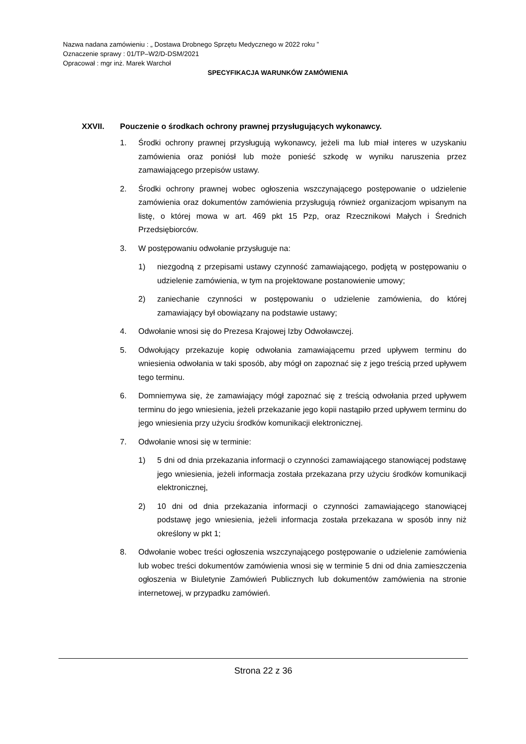Nazwa nadana zamówieniu : „ Dostawa Drobnego Sprzętu Medycznego w 2022 roku ”
Oznaczenie sprawy : 01/TP–W2/D-DSM/2021
Opracował : mgr inż. Marek Warchoł
SPECYFIKACJA WARUNKÓW ZAMÓWIENIA
XXVII. Pouczenie o środkach ochrony prawnej przysługujących wykonawcy.
1. Środki ochrony prawnej przysługują wykonawcy, jeżeli ma lub miał interes w uzyskaniu zamówienia oraz poniósł lub może ponieść szkodę w wyniku naruszenia przez zamawiającego przepisów ustawy.
2. Środki ochrony prawnej wobec ogłoszenia wszczynającego postępowanie o udzielenie zamówienia oraz dokumentów zamówienia przysługują również organizacjom wpisanym na listę, o której mowa w art. 469 pkt 15 Pzp, oraz Rzecznikowi Małych i Średnich Przedsiębiorców.
3. W postępowaniu odwołanie przysługuje na:
1) niezgodną z przepisami ustawy czynność zamawiającego, podjętą w postępowaniu o udzielenie zamówienia, w tym na projektowane postanowienie umowy;
2) zaniechanie czynności w postępowaniu o udzielenie zamówienia, do której zamawiający był obowiązany na podstawie ustawy;
4. Odwołanie wnosi się do Prezesa Krajowej Izby Odwoławczej.
5. Odwołujący przekazuje kopię odwołania zamawiającemu przed upływem terminu do wniesienia odwołania w taki sposób, aby mógł on zapoznać się z jego treścią przed upływem tego terminu.
6. Domniemywa się, że zamawiający mógł zapoznać się z treścią odwołania przed upływem terminu do jego wniesienia, jeżeli przekazanie jego kopii nastąpiło przed upływem terminu do jego wniesienia przy użyciu środków komunikacji elektronicznej.
7. Odwołanie wnosi się w terminie:
1) 5 dni od dnia przekazania informacji o czynności zamawiającego stanowiącej podstawę jego wniesienia, jeżeli informacja została przekazana przy użyciu środków komunikacji elektronicznej,
2) 10 dni od dnia przekazania informacji o czynności zamawiającego stanowiącej podstawę jego wniesienia, jeżeli informacja została przekazana w sposób inny niż określony w pkt 1;
8. Odwołanie wobec treści ogłoszenia wszczynającego postępowanie o udzielenie zamówienia lub wobec treści dokumentów zamówienia wnosi się w terminie 5 dni od dnia zamieszczenia ogłoszenia w Biuletynie Zamówień Publicznych lub dokumentów zamówienia na stronie internetowej, w przypadku zamówień.
Strona 22 z 36